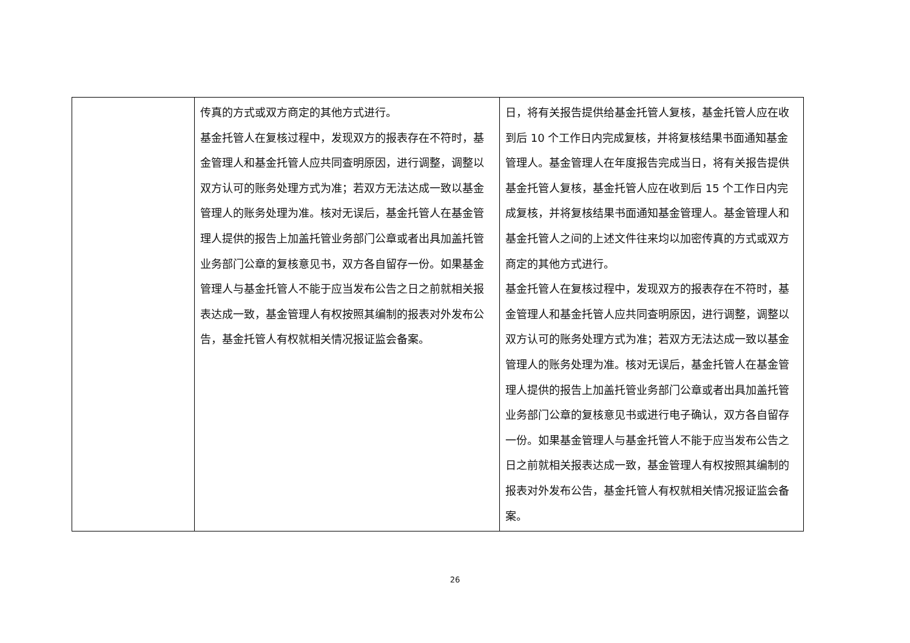| | 传真的方式或双方商定的其他方式进行。 基金托管人在复核过程中，发现双方的报表存在不符时，基金管理人和基金托管人应共同查明原因，进行调整，调整以双方认可的账务处理方式为准；若双方无法达成一致以基金管理人的账务处理为准。核对无误后，基金托管人在基金管理人提供的报告上加盖托管业务部门公章或者出具加盖托管业务部门公章的复核意见书，双方各自留存一份。如果基金管理人与基金托管人不能于应当发布公告之日之前就相关报表达成一致，基金管理人有权按照其编制的报表对外发布公告，基金托管人有权就相关情况报证监会备案。 | 日，将有关报告提供给基金托管人复核，基金托管人应在收到后 10 个工作日内完成复核，并将复核结果书面通知基金管理人。基金管理人在年度报告完成当日，将有关报告提供基金托管人复核，基金托管人应在收到后 15 个工作日内完成复核，并将复核结果书面通知基金管理人。基金管理人和基金托管人之间的上述文件往来均以加密传真的方式或双方商定的其他方式进行。 基金托管人在复核过程中，发现双方的报表存在不符时，基金管理人和基金托管人应共同查明原因，进行调整，调整以双方认可的账务处理方式为准；若双方无法达成一致以基金管理人的账务处理为准。核对无误后，基金托管人在基金管理人提供的报告上加盖托管业务部门公章或者出具加盖托管业务部门公章的复核意见书或进行电子确认，双方各自留存一份。如果基金管理人与基金托管人不能于应当发布公告之日之前就相关报表达成一致，基金管理人有权按照其编制的报表对外发布公告，基金托管人有权就相关情况报证监会备案。 |
26